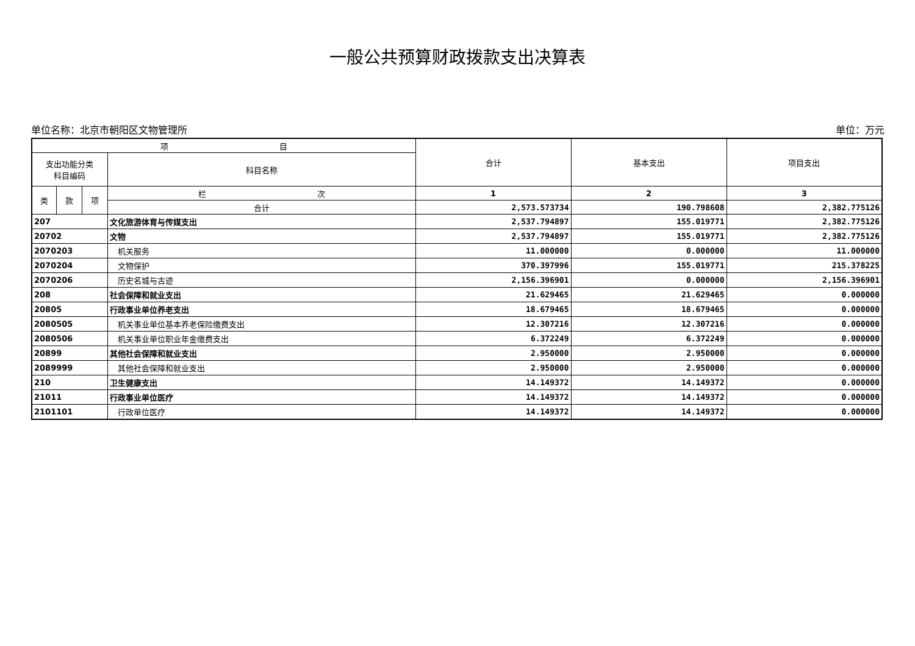一般公共预算财政拨款支出决算表
单位名称：北京市朝阳区文物管理所 单位：万元
| 项 目 | | | | 合计 | 基本支出 | 项目支出 |
| --- | --- | --- | --- | --- | --- | --- |
| 支出功能分类 科目编码 | | | 科目名称 | | | |
| 类 | 款 | 项 | 栏 次 | 1 | 2 | 3 |
| | | | 合计 | 2,573.573734 | 190.798608 | 2,382.775126 |
| 207 | | | 文化旅游体育与传媒支出 | 2,537.794897 | 155.019771 | 2,382.775126 |
| 20702 | | | 文物 | 2,537.794897 | 155.019771 | 2,382.775126 |
| 2070203 | | | 机关服务 | 11.000000 | 0.000000 | 11.000000 |
| 2070204 | | | 文物保护 | 370.397996 | 155.019771 | 215.378225 |
| 2070206 | | | 历史名城与古迹 | 2,156.396901 | 0.000000 | 2,156.396901 |
| 208 | | | 社会保障和就业支出 | 21.629465 | 21.629465 | 0.000000 |
| 20805 | | | 行政事业单位养老支出 | 18.679465 | 18.679465 | 0.000000 |
| 2080505 | | | 机关事业单位基本养老保险缴费支出 | 12.307216 | 12.307216 | 0.000000 |
| 2080506 | | | 机关事业单位职业年金缴费支出 | 6.372249 | 6.372249 | 0.000000 |
| 20899 | | | 其他社会保障和就业支出 | 2.950000 | 2.950000 | 0.000000 |
| 2089999 | | | 其他社会保障和就业支出 | 2.950000 | 2.950000 | 0.000000 |
| 210 | | | 卫生健康支出 | 14.149372 | 14.149372 | 0.000000 |
| 21011 | | | 行政事业单位医疗 | 14.149372 | 14.149372 | 0.000000 |
| 2101101 | | | 行政单位医疗 | 14.149372 | 14.149372 | 0.000000 |